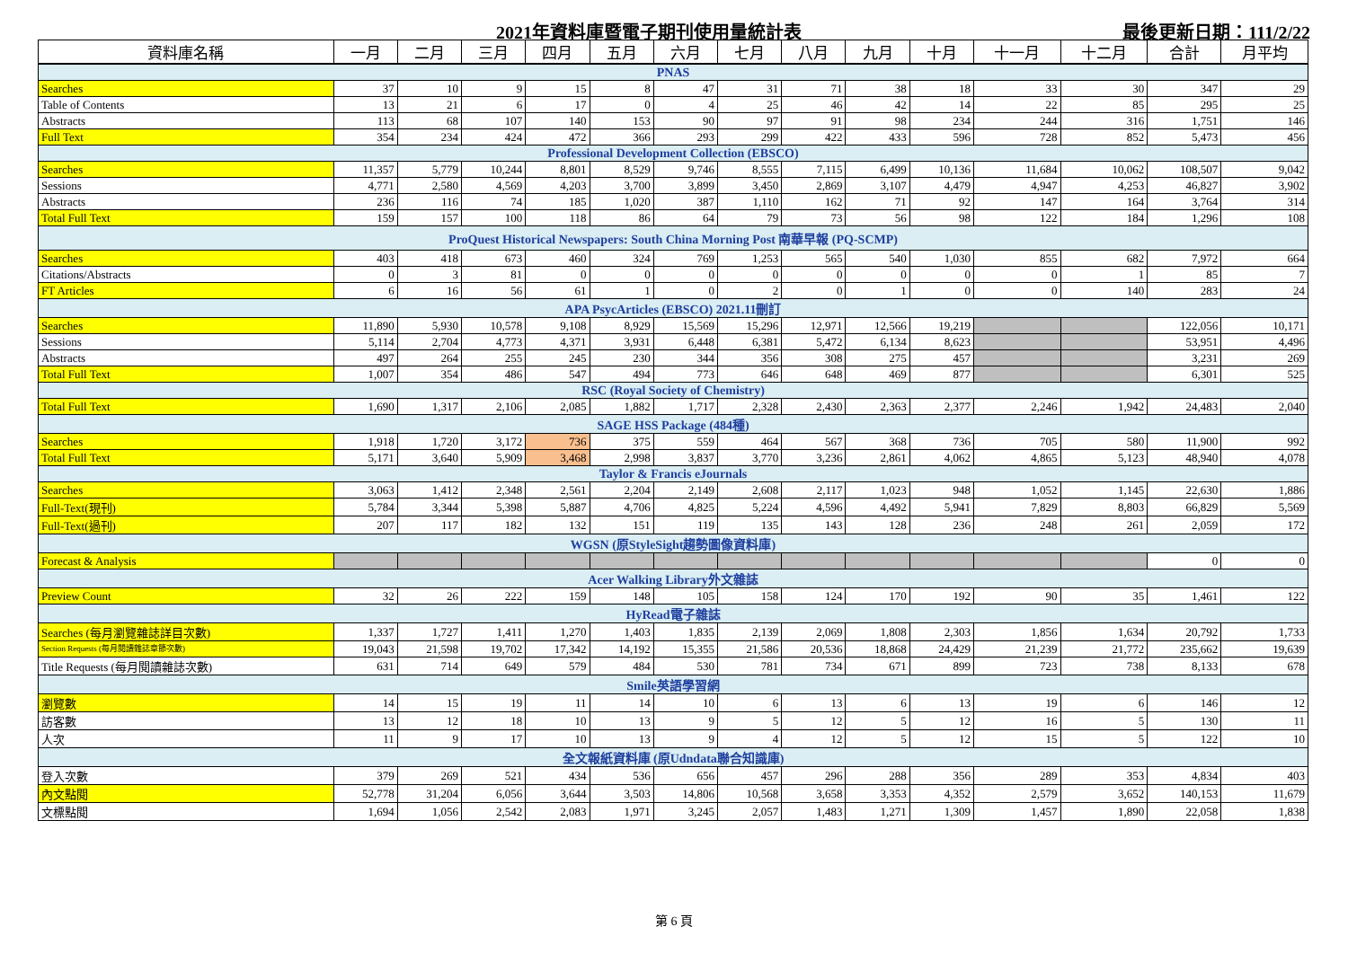2021年資料庫暨電子期刊使用量統計表 最後更新日期：111/2/22
| 資料庫名稱 | 一月 | 二月 | 三月 | 四月 | 五月 | 六月 | 七月 | 八月 | 九月 | 十月 | 十一月 | 十二月 | 合計 | 月平均 |
| --- | --- | --- | --- | --- | --- | --- | --- | --- | --- | --- | --- | --- | --- | --- |
| PNAS | | | | | | | | | | | | | | |
| Searches | 37 | 10 | 9 | 15 | 8 | 47 | 31 | 71 | 38 | 18 | 33 | 30 | 347 | 29 |
| Table of Contents | 13 | 21 | 6 | 17 | 0 | 4 | 25 | 46 | 42 | 14 | 22 | 85 | 295 | 25 |
| Abstracts | 113 | 68 | 107 | 140 | 153 | 90 | 97 | 91 | 98 | 234 | 244 | 316 | 1,751 | 146 |
| Full Text | 354 | 234 | 424 | 472 | 366 | 293 | 299 | 422 | 433 | 596 | 728 | 852 | 5,473 | 456 |
| Professional Development Collection (EBSCO) | | | | | | | | | | | | | | |
| Searches | 11,357 | 5,779 | 10,244 | 8,801 | 8,529 | 9,746 | 8,555 | 7,115 | 6,499 | 10,136 | 11,684 | 10,062 | 108,507 | 9,042 |
| Sessions | 4,771 | 2,580 | 4,569 | 4,203 | 3,700 | 3,899 | 3,450 | 2,869 | 3,107 | 4,479 | 4,947 | 4,253 | 46,827 | 3,902 |
| Abstracts | 236 | 116 | 74 | 185 | 1,020 | 387 | 1,110 | 162 | 71 | 92 | 147 | 164 | 3,764 | 314 |
| Total Full Text | 159 | 157 | 100 | 118 | 86 | 64 | 79 | 73 | 56 | 98 | 122 | 184 | 1,296 | 108 |
| ProQuest Historical Newspapers: South China Morning Post 南華早報 (PQ-SCMP) | | | | | | | | | | | | | | |
| Searches | 403 | 418 | 673 | 460 | 324 | 769 | 1,253 | 565 | 540 | 1,030 | 855 | 682 | 7,972 | 664 |
| Citations/Abstracts | 0 | 3 | 81 | 0 | 0 | 0 | 0 | 0 | 0 | 0 | 0 | 1 | 85 | 7 |
| FT Articles | 6 | 16 | 56 | 61 | 1 | 0 | 2 | 0 | 1 | 0 | 0 | 140 | 283 | 24 |
| APA PsycArticles (EBSCO) 2021.11刪訂 | | | | | | | | | | | | | | |
| Searches | 11,890 | 5,930 | 10,578 | 9,108 | 8,929 | 15,569 | 15,296 | 12,971 | 12,566 | 19,219 | | | 122,056 | 10,171 |
| Sessions | 5,114 | 2,704 | 4,773 | 4,371 | 3,931 | 6,448 | 6,381 | 5,472 | 6,134 | 8,623 | | | 53,951 | 4,496 |
| Abstracts | 497 | 264 | 255 | 245 | 230 | 344 | 356 | 308 | 275 | 457 | | | 3,231 | 269 |
| Total Full Text | 1,007 | 354 | 486 | 547 | 494 | 773 | 646 | 648 | 469 | 877 | | | 6,301 | 525 |
| RSC (Royal Society of Chemistry) | | | | | | | | | | | | | | |
| Total Full Text | 1,690 | 1,317 | 2,106 | 2,085 | 1,882 | 1,717 | 2,328 | 2,430 | 2,363 | 2,377 | 2,246 | 1,942 | 24,483 | 2,040 |
| SAGE HSS Package (484種) | | | | | | | | | | | | | | |
| Searches | 1,918 | 1,720 | 3,172 | 736 | 375 | 559 | 464 | 567 | 368 | 736 | 705 | 580 | 11,900 | 992 |
| Total Full Text | 5,171 | 3,640 | 5,909 | 3,468 | 2,998 | 3,837 | 3,770 | 3,236 | 2,861 | 4,062 | 4,865 | 5,123 | 48,940 | 4,078 |
| Taylor & Francis eJournals | | | | | | | | | | | | | | |
| Searches | 3,063 | 1,412 | 2,348 | 2,561 | 2,204 | 2,149 | 2,608 | 2,117 | 1,023 | 948 | 1,052 | 1,145 | 22,630 | 1,886 |
| Full-Text(現刊) | 5,784 | 3,344 | 5,398 | 5,887 | 4,706 | 4,825 | 5,224 | 4,596 | 4,492 | 5,941 | 7,829 | 8,803 | 66,829 | 5,569 |
| Full-Text(過刊) | 207 | 117 | 182 | 132 | 151 | 119 | 135 | 143 | 128 | 236 | 248 | 261 | 2,059 | 172 |
| WGSN (原StyleSight趨勢圖像資料庫) | | | | | | | | | | | | | | |
| Forecast & Analysis | | | | | | | | | | | | | 0 | 0 |
| Acer Walking Library外文雜誌 | | | | | | | | | | | | | | |
| Preview Count | 32 | 26 | 222 | 159 | 148 | 105 | 158 | 124 | 170 | 192 | 90 | 35 | 1,461 | 122 |
| HyRead電子雜誌 | | | | | | | | | | | | | | |
| Searches (每月瀏覽雜誌詳目次數) | 1,337 | 1,727 | 1,411 | 1,270 | 1,403 | 1,835 | 2,139 | 2,069 | 1,808 | 2,303 | 1,856 | 1,634 | 20,792 | 1,733 |
| Section Requests (每月閱讀雜誌章節次數) | 19,043 | 21,598 | 19,702 | 17,342 | 14,192 | 15,355 | 21,586 | 20,536 | 18,868 | 24,429 | 21,239 | 21,772 | 235,662 | 19,639 |
| Title Requests (每月閱讀雜誌次數) | 631 | 714 | 649 | 579 | 484 | 530 | 781 | 734 | 671 | 899 | 723 | 738 | 8,133 | 678 |
| Smile英語學習網 | | | | | | | | | | | | | | |
| 瀏覽數 | 14 | 15 | 19 | 11 | 14 | 10 | 6 | 13 | 6 | 13 | 19 | 6 | 146 | 12 |
| 訪客數 | 13 | 12 | 18 | 10 | 13 | 9 | 5 | 12 | 5 | 12 | 16 | 5 | 130 | 11 |
| 人次 | 11 | 9 | 17 | 10 | 13 | 9 | 4 | 12 | 5 | 12 | 15 | 5 | 122 | 10 |
| 全文報紙資料庫 (原Udndata聯合知識庫) | | | | | | | | | | | | | | |
| 登入次數 | 379 | 269 | 521 | 434 | 536 | 656 | 457 | 296 | 288 | 356 | 289 | 353 | 4,834 | 403 |
| 內文點閱 | 52,778 | 31,204 | 6,056 | 3,644 | 3,503 | 14,806 | 10,568 | 3,658 | 3,353 | 4,352 | 2,579 | 3,652 | 140,153 | 11,679 |
| 文標點閱 | 1,694 | 1,056 | 2,542 | 2,083 | 1,971 | 3,245 | 2,057 | 1,483 | 1,271 | 1,309 | 1,457 | 1,890 | 22,058 | 1,838 |
第 6 頁